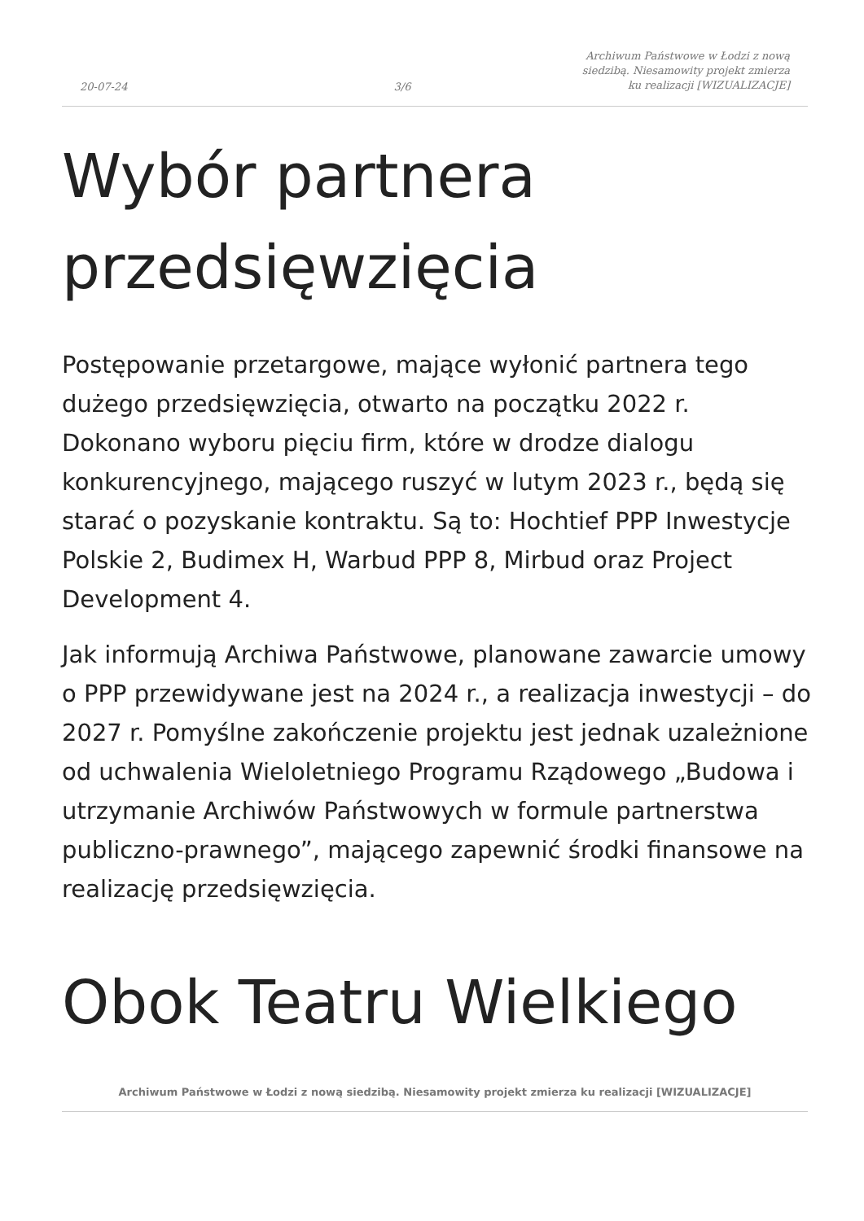20-07-24 3/6 Archiwum Państwowe w Łodzi z nową siedzibą. Niesamowity projekt zmierza ku realizacji [WIZUALIZACJE]
Wybór partnera przedsięwzięcia
Postępowanie przetargowe, mające wyłonić partnera tego dużego przedsięwzięcia, otwarto na początku 2022 r. Dokonano wyboru pięciu firm, które w drodze dialogu konkurencyjnego, mającego ruszyć w lutym 2023 r., będą się starać o pozyskanie kontraktu. Są to: Hochtief PPP Inwestycje Polskie 2, Budimex H, Warbud PPP 8, Mirbud oraz Project Development 4.
Jak informują Archiwa Państwowe, planowane zawarcie umowy o PPP przewidywane jest na 2024 r., a realizacja inwestycji – do 2027 r. Pomyślne zakończenie projektu jest jednak uzależnione od uchwalenia Wieloletniego Programu Rządowego „Budowa i utrzymanie Archiwów Państwowych w formule partnerstwa publiczno-prawnego”, mającego zapewnić środki finansowe na realizację przedsięwzięcia.
Obok Teatru Wielkiego
Archiwum Państwowe w Łodzi z nową siedzibą. Niesamowity projekt zmierza ku realizacji [WIZUALIZACJE]